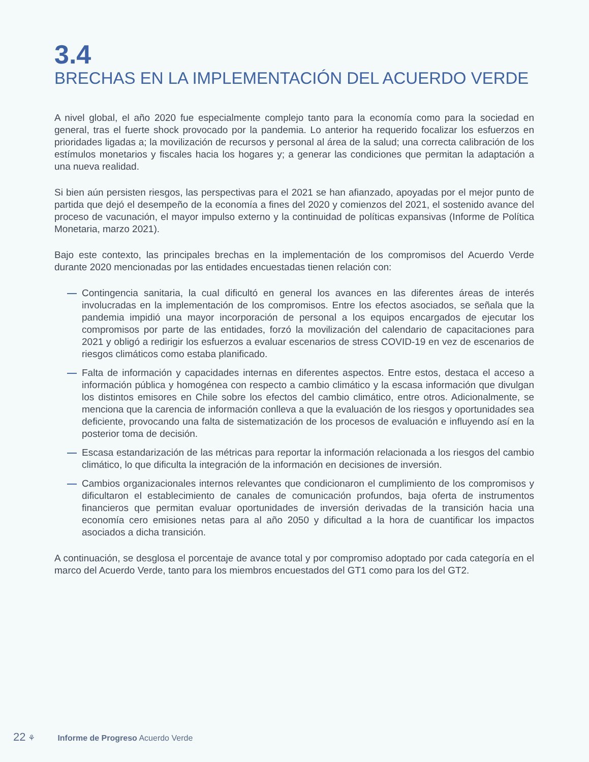3.4
BRECHAS EN LA IMPLEMENTACIÓN DEL ACUERDO VERDE
A nivel global, el año 2020 fue especialmente complejo tanto para la economía como para la sociedad en general, tras el fuerte shock provocado por la pandemia. Lo anterior ha requerido focalizar los esfuerzos en prioridades ligadas a; la movilización de recursos y personal al área de la salud; una correcta calibración de los estímulos monetarios y fiscales hacia los hogares y; a generar las condiciones que permitan la adaptación a una nueva realidad.
Si bien aún persisten riesgos, las perspectivas para el 2021 se han afianzado, apoyadas por el mejor punto de partida que dejó el desempeño de la economía a fines del 2020 y comienzos del 2021, el sostenido avance del proceso de vacunación, el mayor impulso externo y la continuidad de políticas expansivas (Informe de Política Monetaria, marzo 2021).
Bajo este contexto, las principales brechas en la implementación de los compromisos del Acuerdo Verde durante 2020 mencionadas por las entidades encuestadas tienen relación con:
— Contingencia sanitaria, la cual dificultó en general los avances en las diferentes áreas de interés involucradas en la implementación de los compromisos. Entre los efectos asociados, se señala que la pandemia impidió una mayor incorporación de personal a los equipos encargados de ejecutar los compromisos por parte de las entidades, forzó la movilización del calendario de capacitaciones para 2021 y obligó a redirigir los esfuerzos a evaluar escenarios de stress COVID-19 en vez de escenarios de riesgos climáticos como estaba planificado.
— Falta de información y capacidades internas en diferentes aspectos. Entre estos, destaca el acceso a información pública y homogénea con respecto a cambio climático y la escasa información que divulgan los distintos emisores en Chile sobre los efectos del cambio climático, entre otros. Adicionalmente, se menciona que la carencia de información conlleva a que la evaluación de los riesgos y oportunidades sea deficiente, provocando una falta de sistematización de los procesos de evaluación e influyendo así en la posterior toma de decisión.
— Escasa estandarización de las métricas para reportar la información relacionada a los riesgos del cambio climático, lo que dificulta la integración de la información en decisiones de inversión.
— Cambios organizacionales internos relevantes que condicionaron el cumplimiento de los compromisos y dificultaron el establecimiento de canales de comunicación profundos, baja oferta de instrumentos financieros que permitan evaluar oportunidades de inversión derivadas de la transición hacia una economía cero emisiones netas para al año 2050 y dificultad a la hora de cuantificar los impactos asociados a dicha transición.
A continuación, se desglosa el porcentaje de avance total y por compromiso adoptado por cada categoría en el marco del Acuerdo Verde, tanto para los miembros encuestados del GT1 como para los del GT2.
22 ⚘ Informe de Progreso Acuerdo Verde